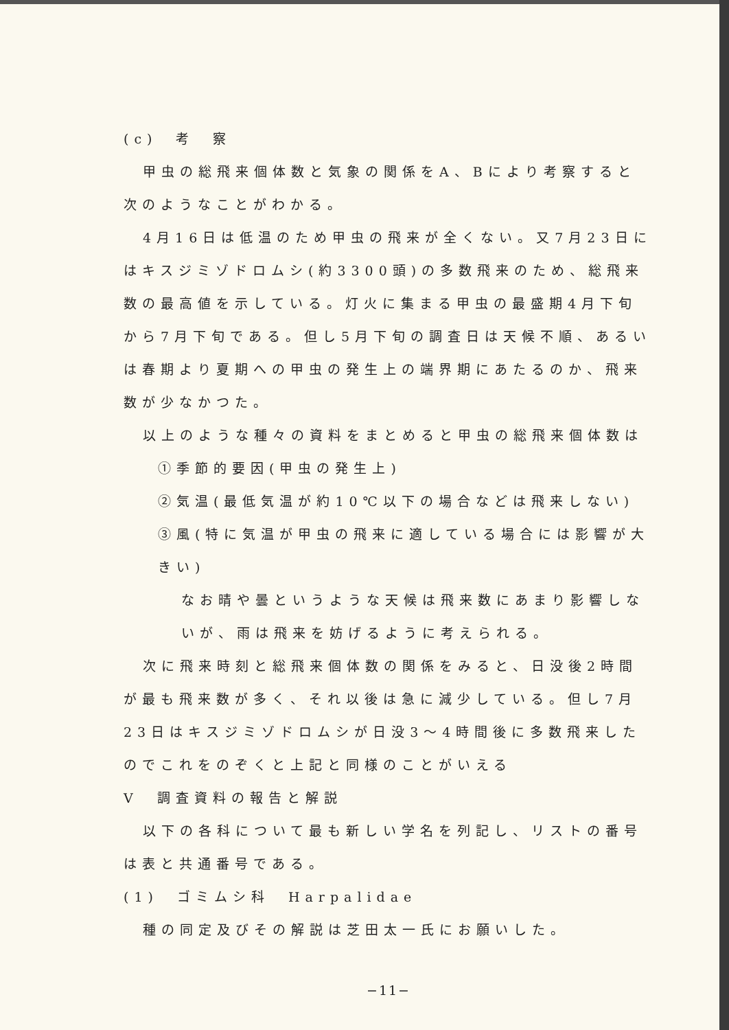(c)　考　察
甲虫の総飛来個体数と気象の関係をA、Bにより考察すると次のようなことがわかる。
4月16日は低温のため甲虫の飛来が全くない。又7月23日にはキスジミゾドロムシ(約3300頭)の多数飛来のため、総飛来数の最高値を示している。灯火に集まる甲虫の最盛期4月下旬から7月下旬である。但し5月下旬の調査日は天候不順、あるいは春期より夏期への甲虫の発生上の端界期にあたるのか、飛来数が少なかつた。
以上のような種々の資料をまとめると甲虫の総飛来個体数は
①季節的要因(甲虫の発生上)
②気温(最低気温が約10℃以下の場合などは飛来しない)
③風(特に気温が甲虫の飛来に適している場合には影響が大きい)
なお晴や曇というような天候は飛来数にあまり影響しないが、雨は飛来を妨げるように考えられる。
次に飛来時刻と総飛来個体数の関係をみると、日没後2時間が最も飛来数が多く、それ以後は急に減少している。但し7月23日はキスジミゾドロムシが日没3〜4時間後に多数飛来したのでこれをのぞくと上記と同様のことがいえる
Ⅴ　調査資料の報告と解説
以下の各科について最も新しい学名を列記し、リストの番号は表と共通番号である。
(1)　ゴミムシ科　Harpalidae
種の同定及びその解説は芝田太一氏にお願いした。
−11−